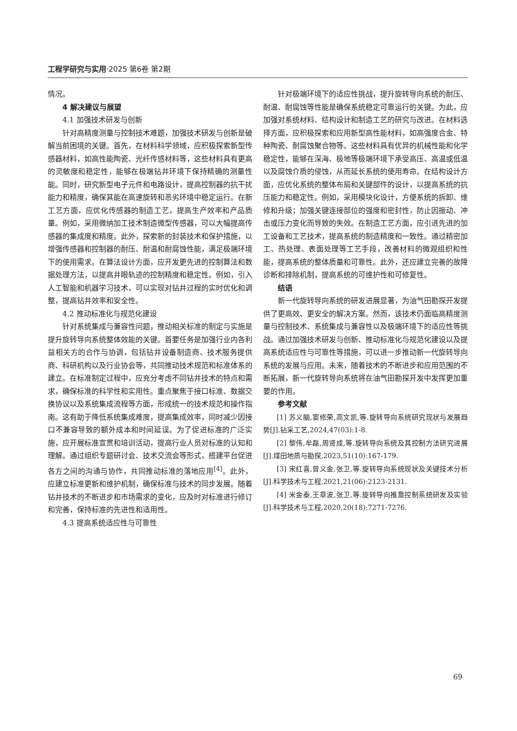工程学研究与实用·2025 第6卷 第2期
情况。
4 解决建议与展望
4.1 加强技术研发与创新
针对高精度测量与控制技术难题，加强技术研发与创新是破解当前困境的关键。首先，在材料科学领域，应积极探索新型传感器材料，如高性能陶瓷、光纤传感材料等，这些材料具有更高的灵敏度和稳定性，能够在极端钻井环境下保持精确的测量性能。同时，研究新型电子元件和电路设计，提高控制器的抗干扰能力和精度，确保其能在高速旋转和恶劣环境中稳定运行。在新工艺方面，应优化传感器的制造工艺，提高生产效率和产品质量。例如，采用微纳加工技术制造微型传感器，可以大幅提高传感器的集成度和精度。此外，探索新的封装技术和保护措施，以增强传感器和控制器的耐压、耐温和耐腐蚀性能，满足极端环境下的使用需求。在算法设计方面，应开发更先进的控制算法和数据处理方法，以提高井眼轨迹的控制精度和稳定性。例如，引入人工智能和机器学习技术，可以实现对钻井过程的实时优化和调整，提高钻井效率和安全性。
4.2 推动标准化与规范化建设
针对系统集成与兼容性问题，推动相关标准的制定与实施是提升旋转导向系统整体效能的关键。首要任务是加强行业内各利益相关方的合作与协调，包括钻井设备制造商、技术服务提供商、科研机构以及行业协会等，共同推动技术规范和标准体系的建立。在标准制定过程中，应充分考虑不同钻井技术的特点和需求，确保标准的科学性和实用性。重点聚焦于接口标准、数据交换协议以及系统集成流程等方面，形成统一的技术规范和操作指南。这有助于降低系统集成难度，提高集成效率，同时减少因接口不兼容导致的额外成本和时间延误。为了促进标准的广泛实施，应开展标准宣贯和培训活动，提高行业人员对标准的认知和理解。通过组织专题研讨会、技术交流会等形式，搭建平台促进各方之间的沟通与协作，共同推动标准的落地应用<sup>[4]</sup>。此外，应建立标准更新和维护机制，确保标准与技术的同步发展。随着钻井技术的不断进步和市场需求的变化，应及时对标准进行修订和完善，保持标准的先进性和适用性。
4.3 提高系统适应性与可靠性
针对极端环境下的适应性挑战，提升旋转导向系统的耐压、耐温、耐腐蚀等性能是确保系统稳定可靠运行的关键。为此，应加强对系统材料、结构设计和制造工艺的研究与改进。在材料选择方面，应积极探索和应用新型高性能材料，如高强度合金、特种陶瓷、耐腐蚀聚合物等。这些材料具有优异的机械性能和化学稳定性，能够在深海、极地等极端环境下承受高压、高温或低温以及腐蚀介质的侵蚀，从而延长系统的使用寿命。在结构设计方面，应优化系统的整体布局和关键部件的设计，以提高系统的抗压能力和稳定性。例如，采用模块化设计，方便系统的拆卸、维修和升级；加强关键连接部位的强度和密封性，防止因振动、冲击或压力变化而导致的失效。在制造工艺方面，应引进先进的加工设备和工艺技术，提高系统的制造精度和一致性。通过精密加工、热处理、表面处理等工艺手段，改善材料的微观组织和性能，提高系统的整体质量和可靠性。此外，还应建立完善的故障诊断和排除机制，提高系统的可维护性和可修复性。
结语
新一代旋转导向系统的研发进展显著，为油气田勘探开发提供了更高效、更安全的解决方案。然而，该技术仍面临高精度测量与控制技术、系统集成与兼容性以及极端环境下的适应性等挑战。通过加强技术研发与创新、推动标准化与规范化建设以及提高系统适应性与可靠性等措施，可以进一步推动新一代旋转导向系统的发展与应用。未来，随着技术的不断进步和应用范围的不断拓展，新一代旋转导向系统将在油气田勘探开发中发挥更加重要的作用。
参考文献
[1] 苏义脑,窦修荣,高文凯,等.旋转导向系统研究现状与发展趋势[J].钻采工艺,2024,47(03):1-8.
[2] 黎伟,牟磊,周贤成,等.旋转导向系统及其控制方法研究进展[J].煤田地质与勘探,2023,51(10):167-179.
[3] 宋红喜,曾义金,张卫,等.旋转导向系统现状及关键技术分析[J].科学技术与工程,2021,21(06):2123-2131.
[4] 米金泰,王章波,张卫,等.旋转导向推靠控制系统研发及实验[J].科学技术与工程,2020,20(18):7271-7276.
69